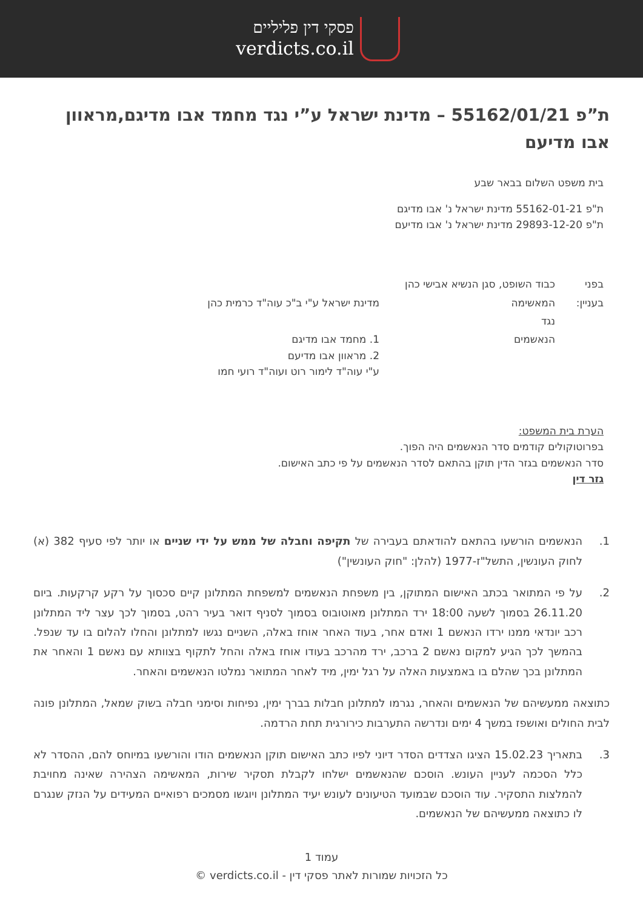פסקי דין פליליים
verdicts.co.il
ת”פ 55162/01/21 – מדינת ישראל ע”י נגד מחמד אבו מדיגם,מראוון אבו מדיעם
בית משפט השלום בבאר שבע
ת"פ 55162-01-21 מדינת ישראל נ' אבו מדיגם
ת"פ 29893-12-20 מדינת ישראל נ' אבו מדיעם
| בפני | כבוד השופט, סגן הנשיא אבישי כהן | |
| בעניין: | המאשימה | מדינת ישראל ע"י ב"כ עוה"ד כרמית כהן |
| | נגד | |
| | הנאשמים | 1. מחמד אבו מדיגם 2. מראוון אבו מדיעם ע"י עוה"ד לימור רוט ועוה"ד רועי חמו |
הערת בית המשפט:
בפרוטוקולים קודמים סדר הנאשמים היה הפוך.
סדר הנאשמים בגזר הדין תוקן בהתאם לסדר הנאשמים על פי כתב האישום.
גזר דין
1. הנאשמים הורשעו בהתאם להודאתם בעבירה של תקיפה וחבלה של ממש על ידי שניים או יותר לפי סעיף 382 (א) לחוק העונשין, התשל"ז-1977 (להלן: "חוק העונשין")
2. על פי המתואר בכתב האישום המתוקן, בין משפחת הנאשמים למשפחת המתלונן קיים סכסוך על רקע קרקעות. ביום 26.11.20 בסמוך לשעה 18:00 ירד המתלונן מאוטובוס בסמוך לסניף דואר בעיר רהט, בסמוך לכך עצר ליד המתלונן רכב יונדאי ממנו ירדו הנאשם 1 ואדם אחר, בעוד האחר אוחז באלה, השניים נגשו למתלונן והחלו להלום בו עד שנפל. בהמשך לכך הגיע למקום נאשם 2 ברכב, ירד מהרכב בעודו אוחז באלה והחל לתקוף בצוותא עם נאשם 1 והאחר את המתלונן בכך שהלם בו באמצעות האלה על רגל ימין, מיד לאחר המתואר נמלטו הנאשמים והאחר.
כתוצאה ממעשיהם של הנאשמים והאחר, נגרמו למתלונן חבלות בברך ימין, נפיחות וסימני חבלה בשוק שמאל, המתלונן פונה לבית החולים ואושפז במשך 4 ימים ונדרשה התערבות כירורגית תחת הרדמה.
3. בתאריך 15.02.23 הציגו הצדדים הסדר דיוני לפיו כתב האישום תוקן הנאשמים הודו והורשעו במיוחס להם, ההסדר לא כלל הסכמה לעניין העונש. הוסכם שהנאשמים ישלחו לקבלת תסקיר שירות, המאשימה הצהירה שאינה מחויבת להמלצות התסקיר. עוד הוסכם שבמועד הטיעונים לעונש יעיד המתלונן ויוגשו מסמכים רפואיים המעידים על הנזק שנגרם לו כתוצאה ממעשיהם של הנאשמים.
עמוד 1
כל הזכויות שמורות לאתר פסקי דין - verdicts.co.il ©